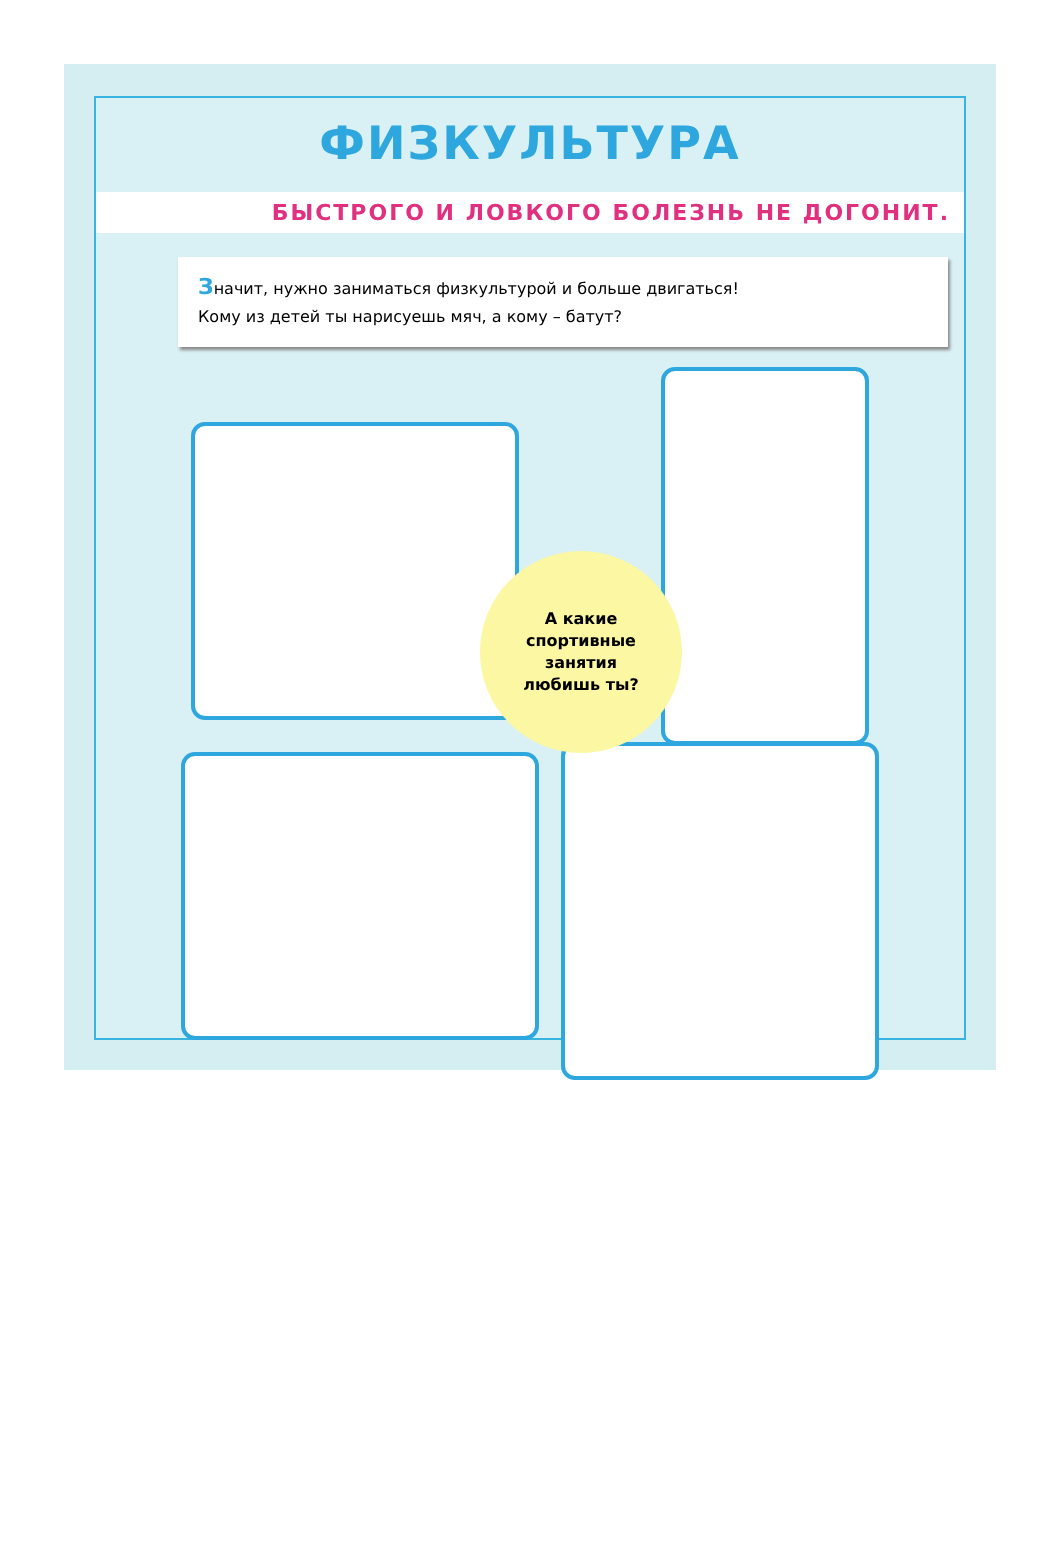ФИЗКУЛЬТУРА
БЫСТРОГО И ЛОВКОГО БОЛЕЗНЬ НЕ ДОГОНИТ.
Значит, нужно заниматься физкультурой и больше двигаться!
Кому из детей ты нарисуешь мяч, а кому – батут?
А какие
спортивные
занятия
любишь ты?